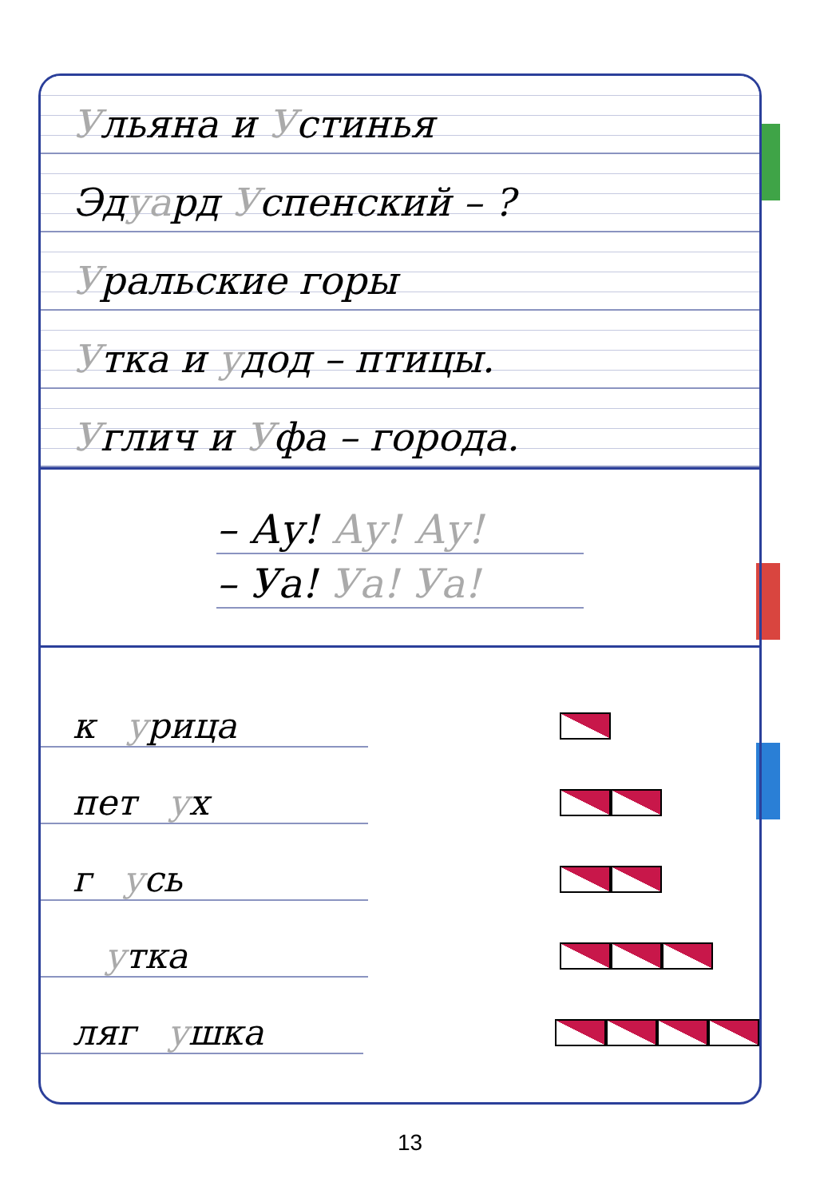Ульяна и Устинья
Эдуард Успенский – ?
Уральские горы
Утка и удод – птицы.
Углич и Уфа – города.
– Ау! Ау! Ау!
– Уа! Уа! Уа!
к урица
пет ух
г усь
утка
ляг ушка
13